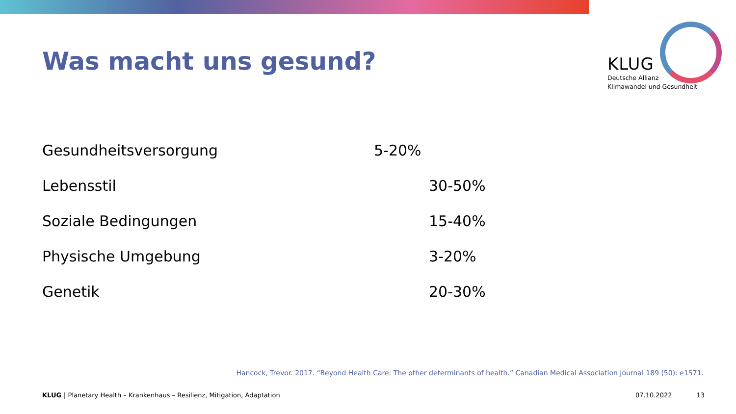Was macht uns gesund?
KLUG
Deutsche Allianz
Klimawandel und Gesundheit
| Gesundheitsversorgung | 5-20% |
| Lebensstil | 30-50% |
| Soziale Bedingungen | 15-40% |
| Physische Umgebung | 3-20% |
| Genetik | 20-30% |
Hancock, Trevor. 2017. “Beyond Health Care: The other determinants of health.” Canadian Medical Association Journal 189 (50): e1571.
KLUG | Planetary Health – Krankenhaus – Resilienz, Mitigation, Adaptation 07.10.2022 13